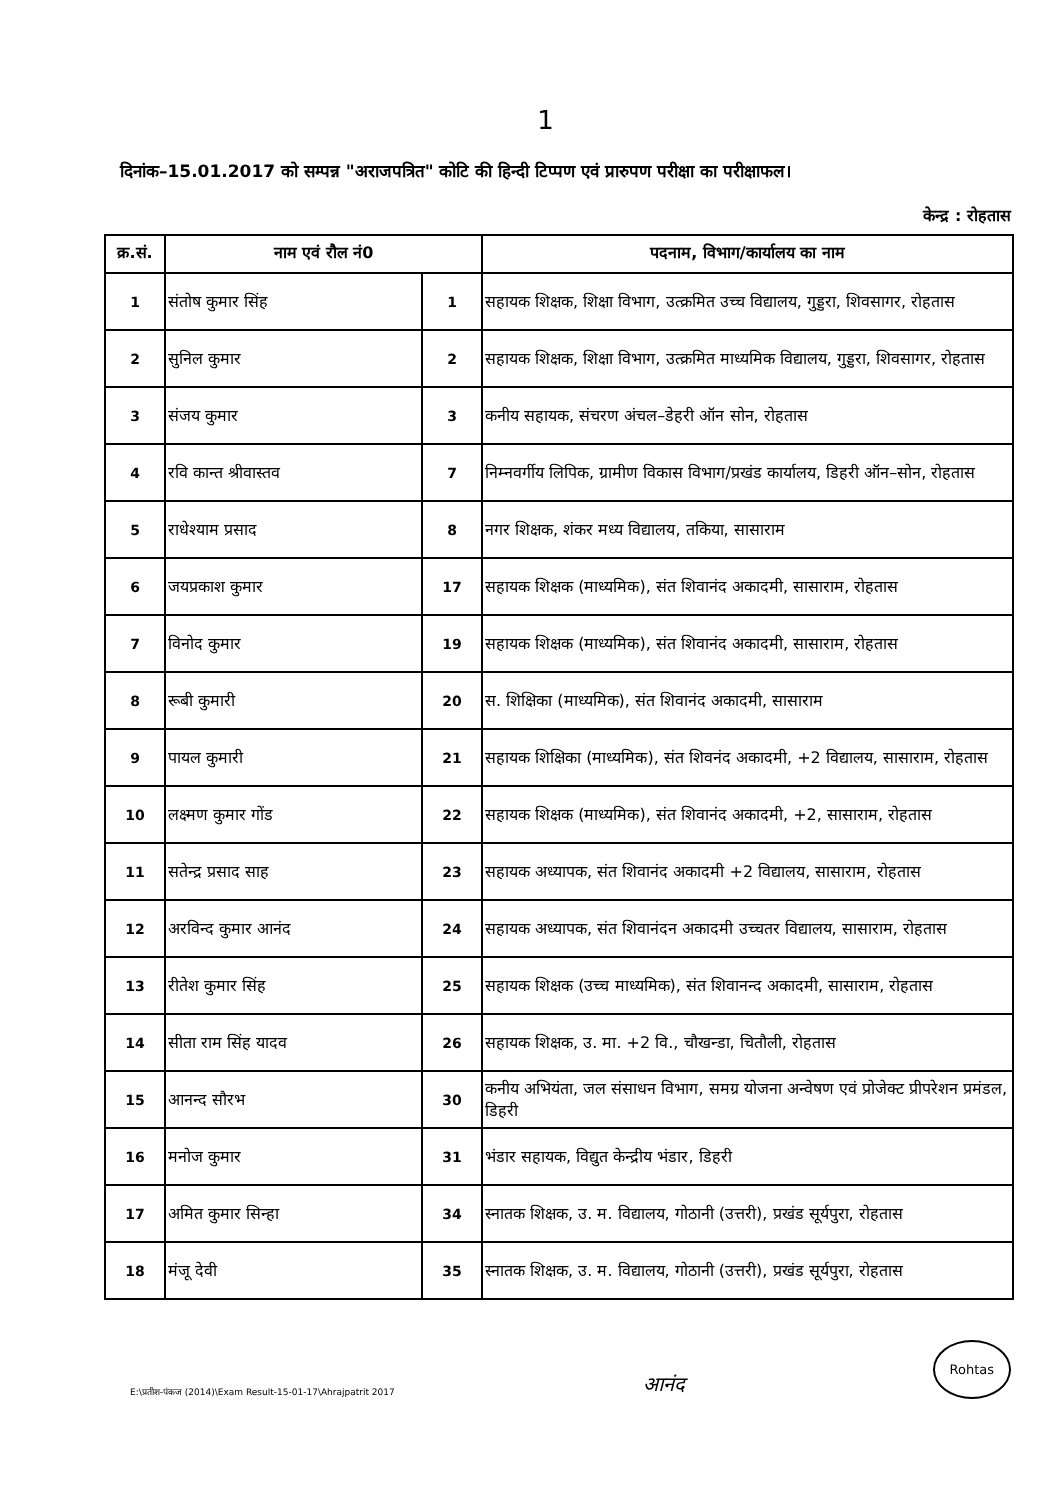1
दिनांक–15.01.2017 को सम्पन्न "अराजपत्रित" कोटि की हिन्दी टिप्पण एवं प्रारुपण परीक्षा का परीक्षाफल।
केन्द्र : रोहतास
| क्र.सं. | नाम एवं रौल नं0 | | पदनाम, विभाग/कार्यालय का नाम |
| --- | --- | --- | --- |
| 1 | संतोष कुमार सिंह | 1 | सहायक शिक्षक, शिक्षा विभाग, उत्क्रमित उच्च विद्यालय, गुड्डरा, शिवसागर, रोहतास |
| 2 | सुनिल कुमार | 2 | सहायक शिक्षक, शिक्षा विभाग, उत्क्रमित माध्यमिक विद्यालय, गुड्डरा, शिवसागर, रोहतास |
| 3 | संजय कुमार | 3 | कनीय सहायक, संचरण अंचल–डेहरी ऑन सोन, रोहतास |
| 4 | रवि कान्त श्रीवास्तव | 7 | निम्नवर्गीय लिपिक, ग्रामीण विकास विभाग/प्रखंड कार्यालय, डिहरी ऑन–सोन, रोहतास |
| 5 | राधेश्याम प्रसाद | 8 | नगर शिक्षक, शंकर मध्य विद्यालय, तकिया, सासाराम |
| 6 | जयप्रकाश कुमार | 17 | सहायक शिक्षक (माध्यमिक), संत शिवानंद अकादमी, सासाराम, रोहतास |
| 7 | विनोद कुमार | 19 | सहायक शिक्षक (माध्यमिक), संत शिवानंद अकादमी, सासाराम, रोहतास |
| 8 | रूबी कुमारी | 20 | स. शिक्षिका (माध्यमिक), संत शिवानंद अकादमी, सासाराम |
| 9 | पायल कुमारी | 21 | सहायक शिक्षिका (माध्यमिक), संत शिवनंद अकादमी, +2 विद्यालय, सासाराम, रोहतास |
| 10 | लक्ष्मण कुमार गोंड | 22 | सहायक शिक्षक (माध्यमिक), संत शिवानंद अकादमी, +2, सासाराम, रोहतास |
| 11 | सतेन्द्र प्रसाद साह | 23 | सहायक अध्यापक, संत शिवानंद अकादमी +2 विद्यालय, सासाराम, रोहतास |
| 12 | अरविन्द कुमार आनंद | 24 | सहायक अध्यापक, संत शिवानंदन अकादमी उच्चतर विद्यालय, सासाराम, रोहतास |
| 13 | रीतेश कुमार सिंह | 25 | सहायक शिक्षक (उच्च माध्यमिक), संत शिवानन्द अकादमी, सासाराम, रोहतास |
| 14 | सीता राम सिंह यादव | 26 | सहायक शिक्षक, उ. मा. +2 वि., चौखन्डा, चितौली, रोहतास |
| 15 | आनन्द सौरभ | 30 | कनीय अभियंता, जल संसाधन विभाग, समग्र योजना अन्वेषण एवं प्रोजेक्ट प्रीपरेशन प्रमंडल, डिहरी |
| 16 | मनोज कुमार | 31 | भंडार सहायक, विद्युत केन्द्रीय भंडार, डिहरी |
| 17 | अमित कुमार सिन्हा | 34 | स्नातक शिक्षक, उ. म. विद्यालय, गोठानी (उत्तरी), प्रखंड सूर्यपुरा, रोहतास |
| 18 | मंजू देवी | 35 | स्नातक शिक्षक, उ. म. विद्यालय, गोठानी (उत्तरी), प्रखंड सूर्यपुरा, रोहतास |
E:\प्रतीश-पंकज (2014)\Exam Result-15-01-17\Ahrajpatrit 2017
आनंद
Rohtas